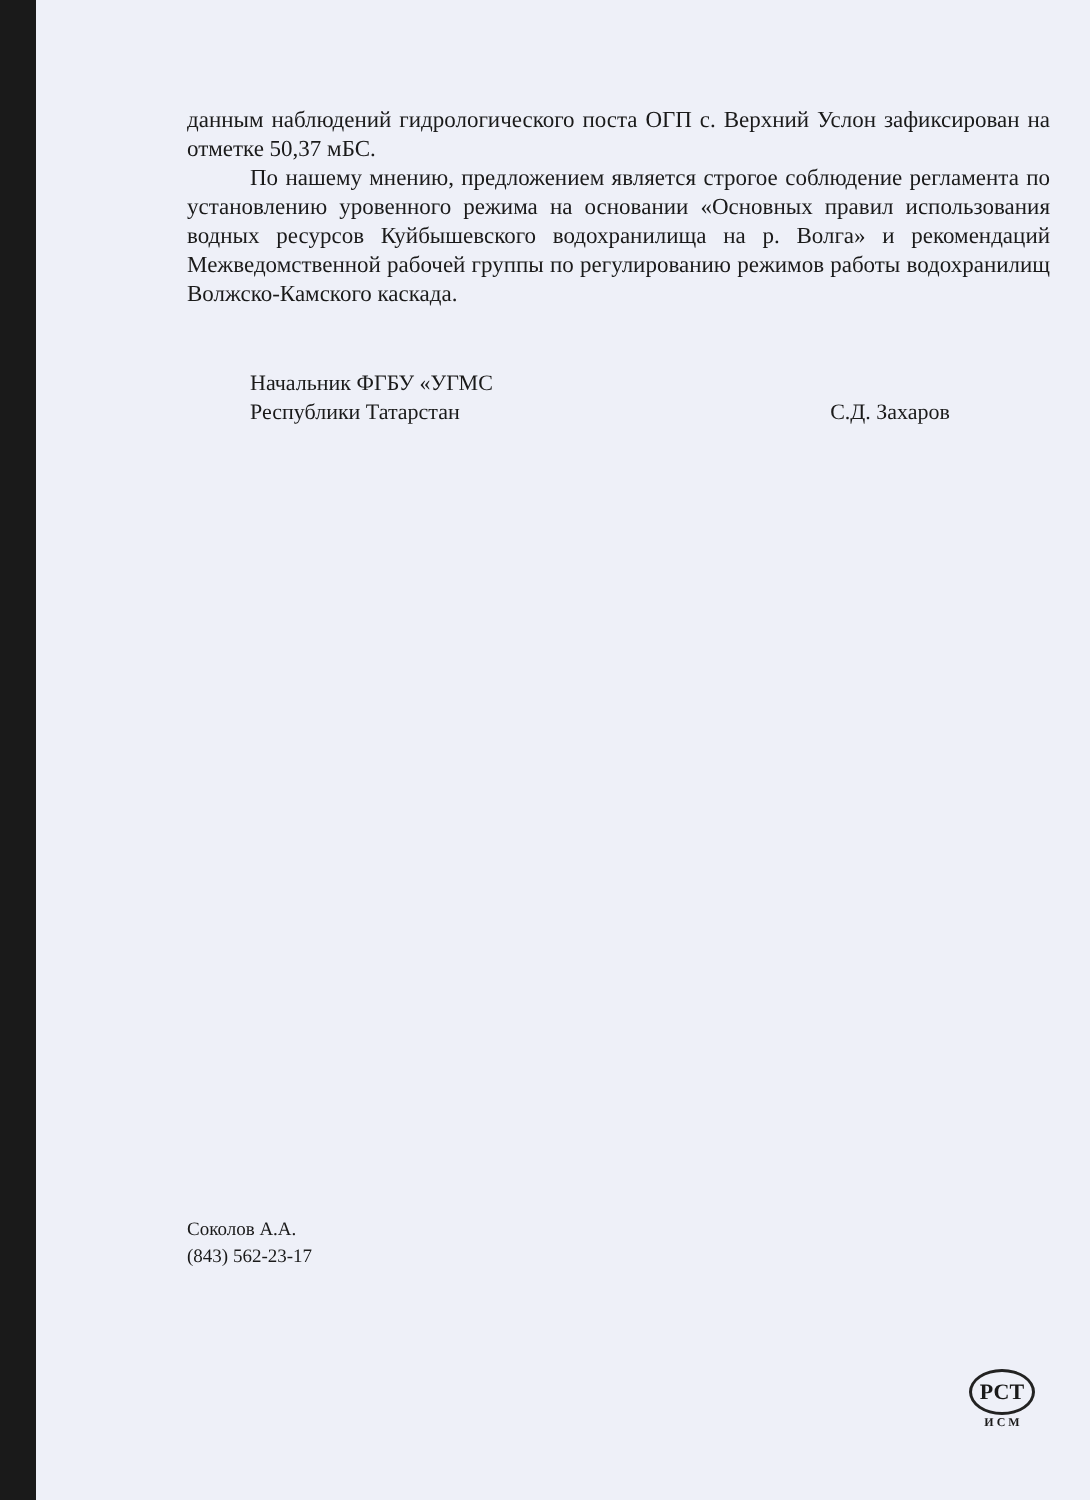данным наблюдений гидрологического поста ОГП с. Верхний Услон зафиксирован на отметке 50,37 мБС.
По нашему мнению, предложением является строгое соблюдение регламента по установлению уровенного режима на основании «Основных правил использования водных ресурсов Куйбышевского водохранилища на р. Волга» и рекомендаций Межведомственной рабочей группы по регулированию режимов работы водохранилищ Волжско-Камского каскада.
Начальник ФГБУ «УГМС
Республики Татарстан
С.Д. Захаров
Соколов А.А.
(843) 562-23-17
РСТ
И С М